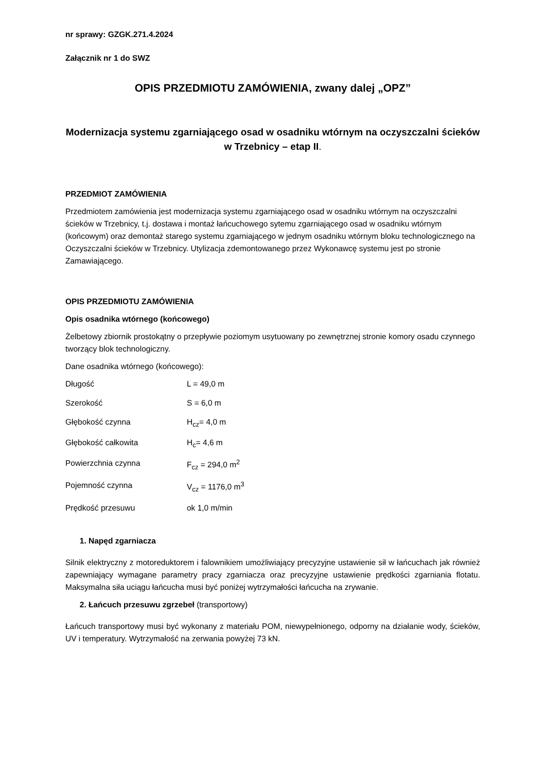nr sprawy: GZGK.271.4.2024
Załącznik nr 1 do SWZ
OPIS PRZEDMIOTU ZAMÓWIENIA, zwany dalej „OPZ”
Modernizacja systemu zgarniającego osad w osadniku wtórnym na oczyszczalni ścieków w Trzebnicy – etap II.
PRZEDMIOT ZAMÓWIENIA
Przedmiotem zamówienia jest modernizacja systemu zgarniającego osad w osadniku wtórnym na oczyszczalni ścieków w Trzebnicy, t.j. dostawa i montaż łańcuchowego sytemu zgarniającego osad w osadniku wtórnym (końcowym) oraz demontaż starego systemu zgarniającego w jednym osadniku wtórnym bloku technologicznego na Oczyszczalni ścieków w Trzebnicy. Utylizacja zdemontowanego przez Wykonawcę systemu jest po stronie Zamawiającego.
OPIS PRZEDMIOTU ZAMÓWIENIA
Opis osadnika wtórnego (końcowego)
Żelbetowy zbiornik prostokątny o przepływie poziomym usytuowany po zewnętrznej stronie komory osadu czynnego tworzący blok technologiczny.
Dane osadnika wtórnego (końcowego):
Długość L = 49,0 m
Szerokość S = 6,0 m
Głębokość czynna H<sub>cz</sub>= 4,0 m
Głębokość całkowita H<sub>c</sub>= 4,6 m
Powierzchnia czynna F<sub>cz</sub> = 294,0 m<sup>2</sup>
Pojemność czynna V<sub>cz</sub> = 1176,0 m<sup>3</sup>
Prędkość przesuwu ok 1,0 m/min
1. Napęd zgarniacza
Silnik elektryczny z motoreduktorem i falownikiem umożliwiający precyzyjne ustawienie sił w łańcuchach jak również zapewniający wymagane parametry pracy zgarniacza oraz precyzyjne ustawienie prędkości zgarniania flotatu. Maksymalna siła uciągu łańcucha musi być poniżej wytrzymałości łańcucha na zrywanie.
2. Łańcuch przesuwu zgrzebeł (transportowy)
Łańcuch transportowy musi być wykonany z materiału POM, niewypełnionego, odporny na działanie wody, ścieków, UV i temperatury. Wytrzymałość na zerwania powyżej 73 kN.